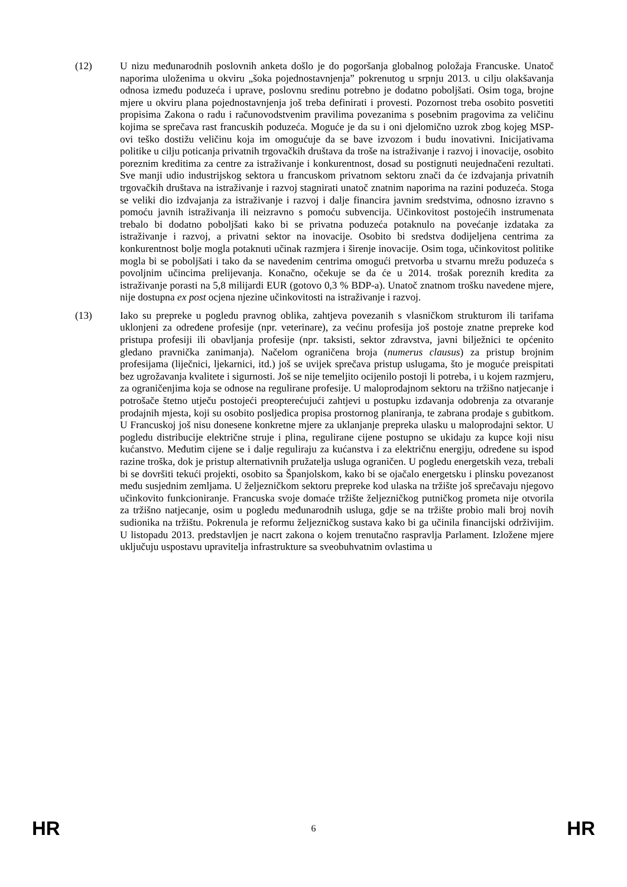(12) U nizu međunarodnih poslovnih anketa došlo je do pogoršanja globalnog položaja Francuske. Unatoč naporima uloženima u okviru „šoka pojednostavnjenja” pokrenutog u srpnju 2013. u cilju olakšavanja odnosa između poduzeća i uprave, poslovnu sredinu potrebno je dodatno poboljšati. Osim toga, brojne mjere u okviru plana pojednostavnjenja još treba definirati i provesti. Pozornost treba osobito posvetiti propisima Zakona o radu i računovodstvenim pravilima povezanima s posebnim pragovima za veličinu kojima se sprečava rast francuskih poduzeća. Moguće je da su i oni djelomično uzrok zbog kojeg MSP-ovi teško dostižu veličinu koja im omogućuje da se bave izvozom i budu inovativni. Inicijativama politike u cilju poticanja privatnih trgovačkih društava da troše na istraživanje i razvoj i inovacije, osobito poreznim kreditima za centre za istraživanje i konkurentnost, dosad su postignuti neujednačeni rezultati. Sve manji udio industrijskog sektora u francuskom privatnom sektoru znači da će izdvajanja privatnih trgovačkih društava na istraživanje i razvoj stagnirati unatoč znatnim naporima na razini poduzeća. Stoga se veliki dio izdvajanja za istraživanje i razvoj i dalje financira javnim sredstvima, odnosno izravno s pomoću javnih istraživanja ili neizravno s pomoću subvencija. Učinkovitost postojećih instrumenata trebalo bi dodatno poboljšati kako bi se privatna poduzeća potaknulo na povećanje izdataka za istraživanje i razvoj, a privatni sektor na inovacije. Osobito bi sredstva dodijeljena centrima za konkurentnost bolje mogla potaknuti učinak razmjera i širenje inovacije. Osim toga, učinkovitost politike mogla bi se poboljšati i tako da se navedenim centrima omogući pretvorba u stvarnu mrežu poduzeća s povoljnim učincima prelijevanja. Konačno, očekuje se da će u 2014. trošak poreznih kredita za istraživanje porasti na 5,8 milijardi EUR (gotovo 0,3 % BDP-a). Unatoč znatnom trošku navedene mjere, nije dostupna ex post ocjena njezine učinkovitosti na istraživanje i razvoj.
(13) Iako su prepreke u pogledu pravnog oblika, zahtjeva povezanih s vlasničkom strukturom ili tarifama uklonjeni za određene profesije (npr. veterinare), za većinu profesija još postoje znatne prepreke kod pristupa profesiji ili obavljanja profesije (npr. taksisti, sektor zdravstva, javni bilježnici te općenito gledano pravnička zanimanja). Načelom ograničena broja (numerus clausus) za pristup brojnim profesijama (liječnici, ljekarnici, itd.) još se uvijek sprečava pristup uslugama, što je moguće preispitati bez ugrožavanja kvalitete i sigurnosti. Još se nije temeljito ocijenilo postoji li potreba, i u kojem razmjeru, za ograničenjima koja se odnose na regulirane profesije. U maloprodajnom sektoru na tržišno natjecanje i potrošače štetno utječu postojeći preopterećujući zahtjevi u postupku izdavanja odobrenja za otvaranje prodajnih mjesta, koji su osobito posljedica propisa prostornog planiranja, te zabrana prodaje s gubitkom. U Francuskoj još nisu donesene konkretne mjere za uklanjanje prepreka ulasku u maloprodajni sektor. U pogledu distribucije električne struje i plina, regulirane cijene postupno se ukidaju za kupce koji nisu kućanstvo. Međutim cijene se i dalje reguliraju za kućanstva i za električnu energiju, određene su ispod razine troška, dok je pristup alternativnih pružatelja usluga ograničen. U pogledu energetskih veza, trebali bi se dovršiti tekući projekti, osobito sa Španjolskom, kako bi se ojačalo energetsku i plinsku povezanost među susjednim zemljama. U željezničkom sektoru prepreke kod ulaska na tržište još sprečavaju njegovo učinkovito funkcioniranje. Francuska svoje domaće tržište željezničkog putničkog prometa nije otvorila za tržišno natjecanje, osim u pogledu međunarodnih usluga, gdje se na tržište probio mali broj novih sudionika na tržištu. Pokrenula je reformu željezničkog sustava kako bi ga učinila financijski održivijim. U listopadu 2013. predstavljen je nacrt zakona o kojem trenutačno raspravlja Parlament. Izložene mjere uključuju uspostavu upravitelja infrastrukture sa sveobuhvatnim ovlastima u
HR 6 HR